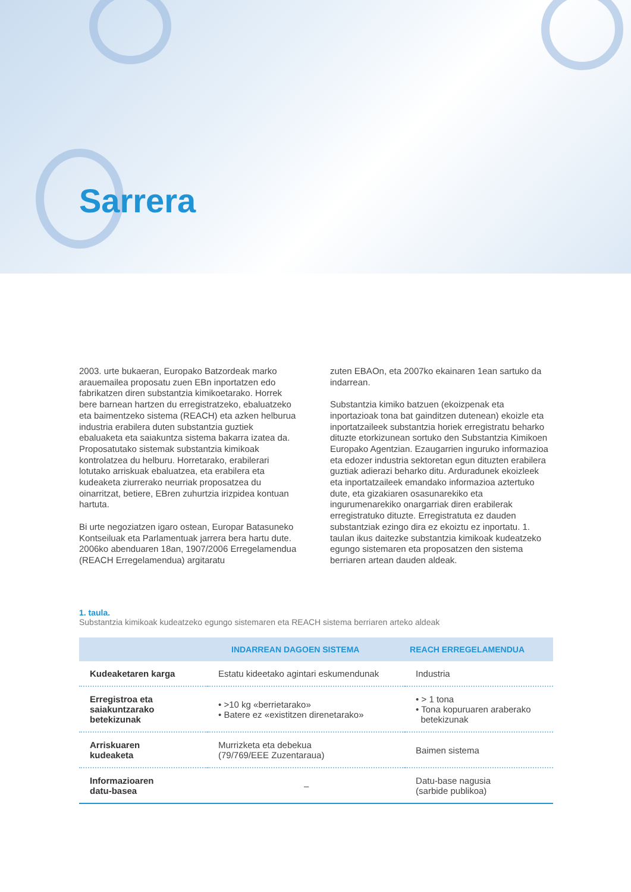Sarrera
2003. urte bukaeran, Europako Batzordeak marko arauemailea proposatu zuen EBn inportatzen edo fabrikatzen diren substantzia kimikoetarako. Horrek bere barnean hartzen du erregistratzeko, ebaluatzeko eta baimentzeko sistema (REACH) eta azken helburua industria erabilera duten substantzia guztiek ebaluaketa eta saiakuntza sistema bakarra izatea da. Proposatutako sistemak substantzia kimikoak kontrolatzea du helburu. Horretarako, erabilerari lotutako arriskuak ebaluatzea, eta erabilera eta kudeaketa ziurrerako neurriak proposatzea du oinarritzat, betiere, EBren zuhurtzia irizpidea kontuan hartuta.
Bi urte negoziatzen igaro ostean, Europar Batasuneko Kontseiluak eta Parlamentuak jarrera bera hartu dute. 2006ko abenduaren 18an, 1907/2006 Erregelamendua (REACH Erregelamendua) argitaratu
zuten EBAOn, eta 2007ko ekainaren 1ean sartuko da indarrean.
Substantzia kimiko batzuen (ekoizpenak eta inportazioak tona bat gainditzen dutenean) ekoizle eta inportatzaileek substantzia horiek erregistratu beharko dituzte etorkizunean sortuko den Substantzia Kimikoen Europako Agentzian. Ezaugarrien inguruko informazioa eta edozer industria sektoretan egun dituzten erabilera guztiak adierazi beharko ditu. Arduradunek ekoizleek eta inportatzaileek emandako informazioa aztertuko dute, eta gizakiaren osasunarekiko eta ingurumenarekiko onargarriak diren erabilerak erregistratuko dituzte. Erregistratuta ez dauden substantziak ezingo dira ez ekoiztu ez inportatu. 1. taulan ikus daitezke substantzia kimikoak kudeatzeko egungo sistemaren eta proposatzen den sistema berriaren artean dauden aldeak.
1. taula.
Substantzia kimikoak kudeatzeko egungo sistemaren eta REACH sistema berriaren arteko aldeak
| | INDARREAN DAGOEN SISTEMA | REACH ERREGELAMENDUA |
| --- | --- | --- |
| Kudeaketaren karga | Estatu kideetako agintari eskumendunak | Industria |
| Erregistroa eta saiakuntzarako betekizunak | • >10 kg «berrietarako» • Batere ez «existitzen direnetarako» | • > 1 tona • Tona kopuruaren araberako betekizunak |
| Arriskuaren kudeaketa | Murrizketa eta debekua (79/769/EEE Zuzentaraua) | Baimen sistema |
| Informazioaren datu-basea | – | Datu-base nagusia (sarbide publikoa) |